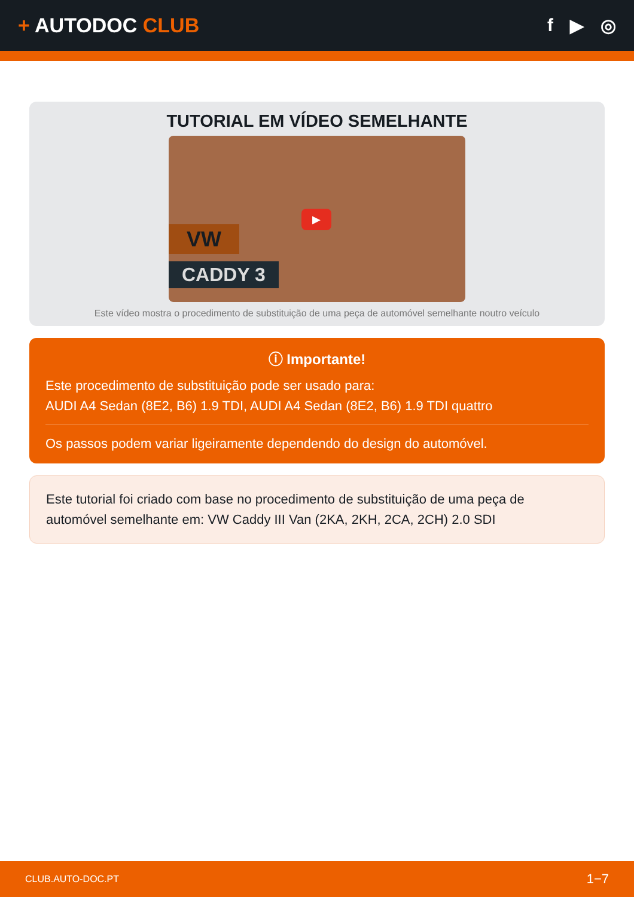+ AUTODOC CLUB f ▶ ◎
TUTORIAL EM VÍDEO SEMELHANTE
VW
CADDY 3
▶
Este vídeo mostra o procedimento de substituição de uma peça de automóvel semelhante noutro veículo
ⓘ Importante!
Este procedimento de substituição pode ser usado para:
AUDI A4 Sedan (8E2, B6) 1.9 TDI, AUDI A4 Sedan (8E2, B6) 1.9 TDI quattro
Os passos podem variar ligeiramente dependendo do design do automóvel.
Este tutorial foi criado com base no procedimento de substituição de uma peça de automóvel semelhante em: VW Caddy III Van (2KA, 2KH, 2CA, 2CH) 2.0 SDI
CLUB.AUTO-DOC.PT 1−7